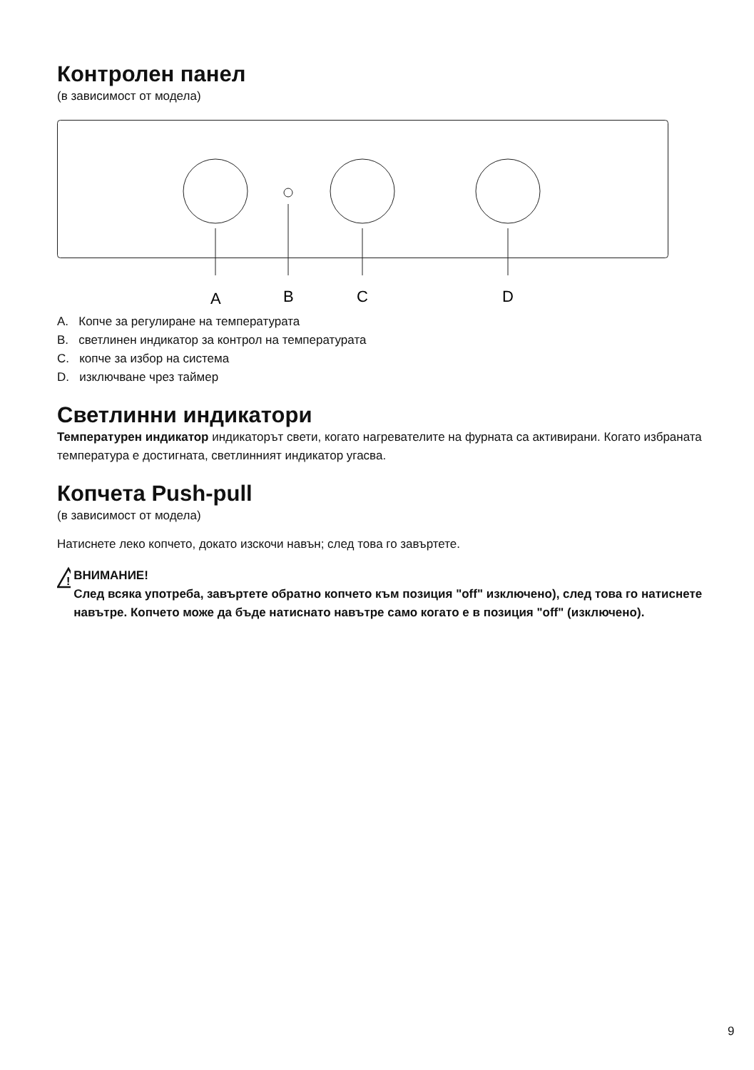Контролен панел
(в зависимост от модела)
A
B
C
D
A. Копче за регулиране на температурата
B. светлинен индикатор за контрол на температурата
C. копче за избор на система
D. изключване чрез таймер
Светлинни индикатори
Температурен индикатор индикаторът свети, когато нагревателите на фурната са активирани. Когато избраната температура е достигната, светлинният индикатор угасва.
Копчета Push-pull
(в зависимост от модела)
Натиснете леко копчето, докато изскочи навън; след това го завъртете.
!
ВНИМАНИЕ!
След всяка употреба, завъртете обратно копчето към позиция "off" изключено), след това го натиснете навътре. Копчето може да бъде натиснато навътре само когато е в позиция "off" (изключено).
9